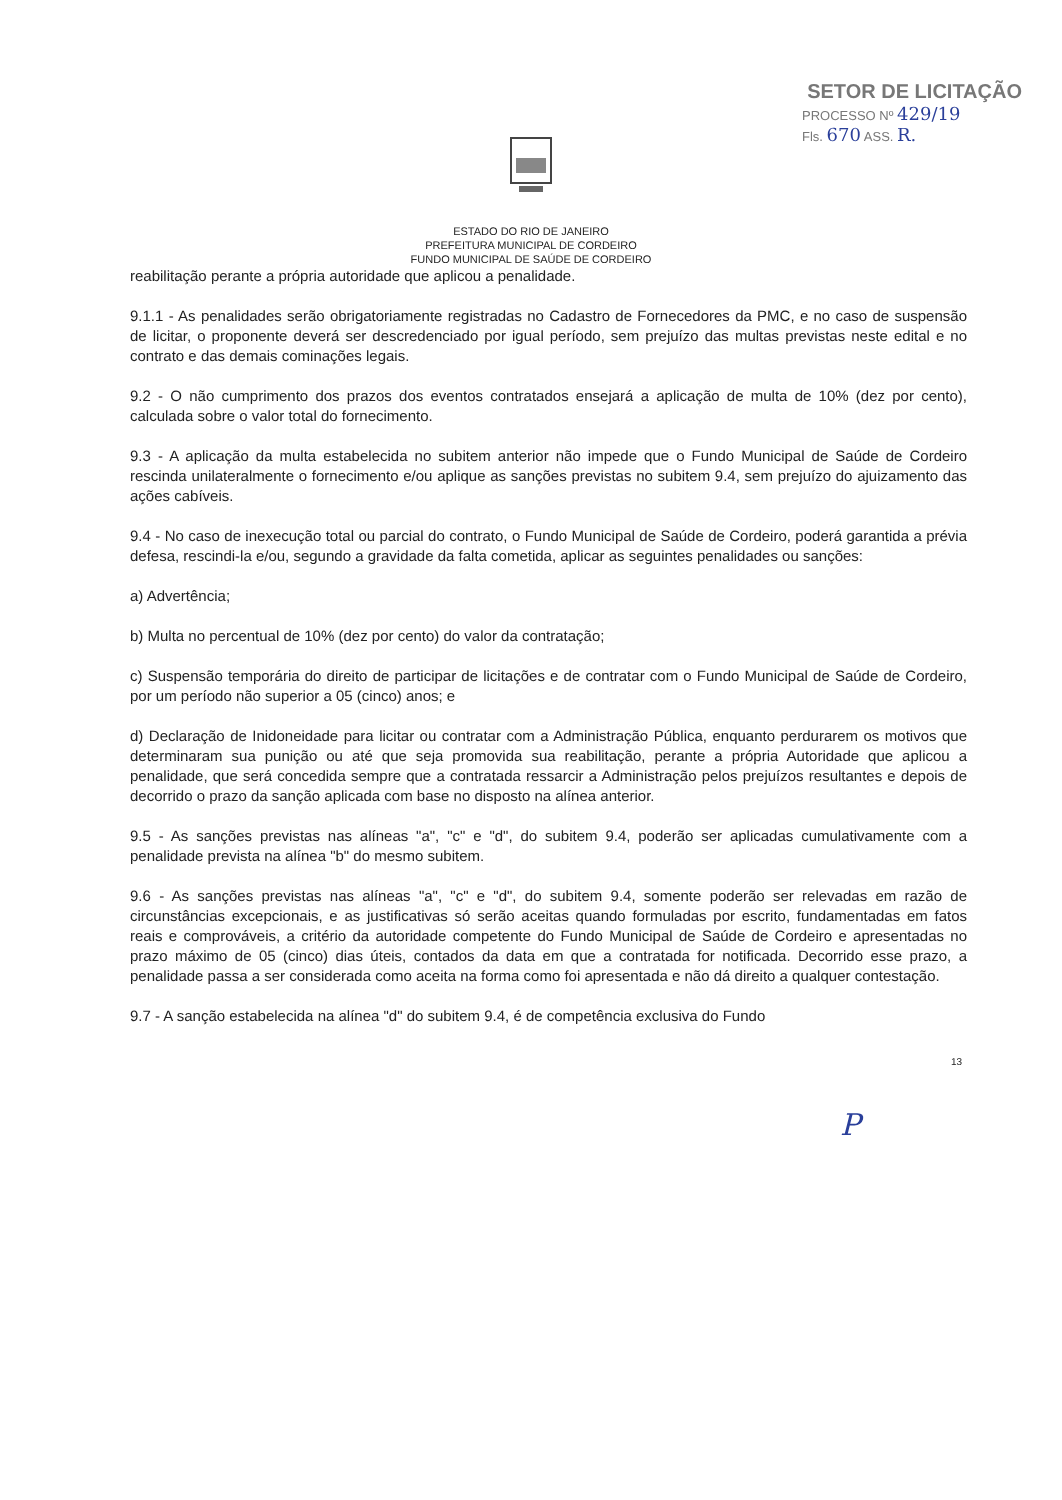SETOR DE LICITAÇÃO
PROCESSO Nº 429/19
Fls. 670 ASS. R.
ESTADO DO RIO DE JANEIRO
PREFEITURA MUNICIPAL DE CORDEIRO
FUNDO MUNICIPAL DE SAÚDE DE CORDEIRO
reabilitação perante a própria autoridade que aplicou a penalidade.
9.1.1 - As penalidades serão obrigatoriamente registradas no Cadastro de Fornecedores da PMC, e no caso de suspensão de licitar, o proponente deverá ser descredenciado por igual período, sem prejuízo das multas previstas neste edital e no contrato e das demais cominações legais.
9.2 - O não cumprimento dos prazos dos eventos contratados ensejará a aplicação de multa de 10% (dez por cento), calculada sobre o valor total do fornecimento.
9.3 - A aplicação da multa estabelecida no subitem anterior não impede que o Fundo Municipal de Saúde de Cordeiro rescinda unilateralmente o fornecimento e/ou aplique as sanções previstas no subitem 9.4, sem prejuízo do ajuizamento das ações cabíveis.
9.4 - No caso de inexecução total ou parcial do contrato, o Fundo Municipal de Saúde de Cordeiro, poderá garantida a prévia defesa, rescindi-la e/ou, segundo a gravidade da falta cometida, aplicar as seguintes penalidades ou sanções:
a) Advertência;
b) Multa no percentual de 10% (dez por cento) do valor da contratação;
c) Suspensão temporária do direito de participar de licitações e de contratar com o Fundo Municipal de Saúde de Cordeiro, por um período não superior a 05 (cinco) anos; e
d) Declaração de Inidoneidade para licitar ou contratar com a Administração Pública, enquanto perdurarem os motivos que determinaram sua punição ou até que seja promovida sua reabilitação, perante a própria Autoridade que aplicou a penalidade, que será concedida sempre que a contratada ressarcir a Administração pelos prejuízos resultantes e depois de decorrido o prazo da sanção aplicada com base no disposto na alínea anterior.
9.5 - As sanções previstas nas alíneas "a", "c" e "d", do subitem 9.4, poderão ser aplicadas cumulativamente com a penalidade prevista na alínea "b" do mesmo subitem.
9.6 - As sanções previstas nas alíneas "a", "c" e "d", do subitem 9.4, somente poderão ser relevadas em razão de circunstâncias excepcionais, e as justificativas só serão aceitas quando formuladas por escrito, fundamentadas em fatos reais e comprováveis, a critério da autoridade competente do Fundo Municipal de Saúde de Cordeiro e apresentadas no prazo máximo de 05 (cinco) dias úteis, contados da data em que a contratada for notificada. Decorrido esse prazo, a penalidade passa a ser considerada como aceita na forma como foi apresentada e não dá direito a qualquer contestação.
9.7 - A sanção estabelecida na alínea "d" do subitem 9.4, é de competência exclusiva do Fundo
13
P